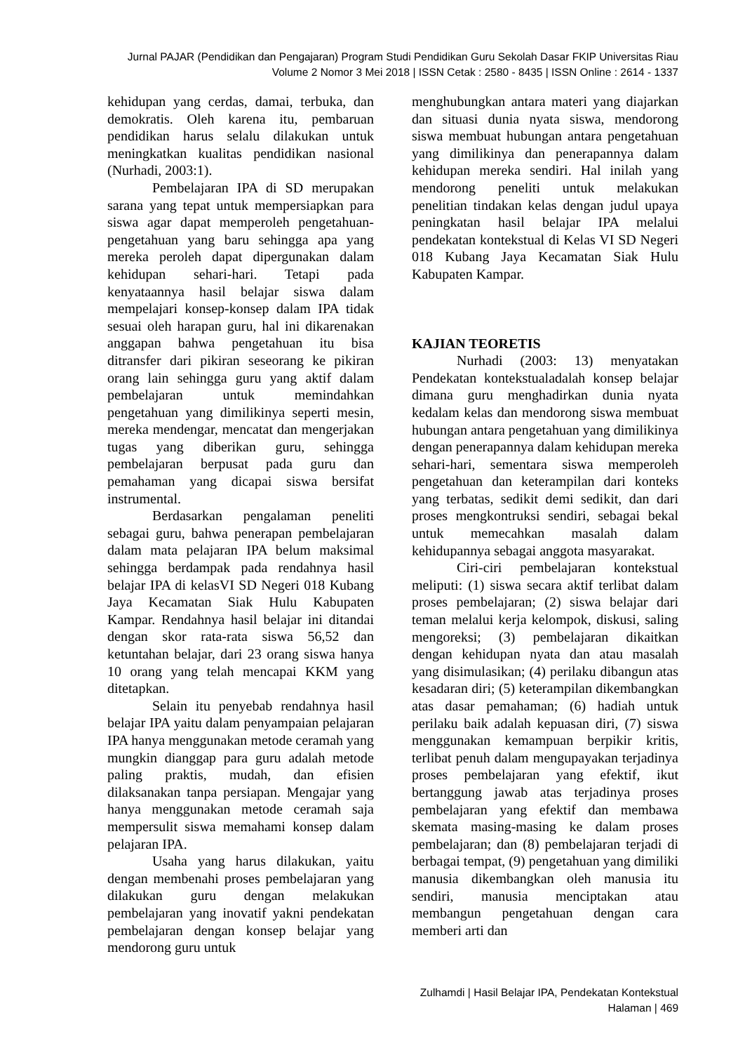Jurnal PAJAR (Pendidikan dan Pengajaran) Program Studi Pendidikan Guru Sekolah Dasar FKIP Universitas Riau
Volume 2 Nomor 3 Mei 2018 | ISSN Cetak : 2580 - 8435 | ISSN Online : 2614 - 1337
kehidupan yang cerdas, damai, terbuka, dan demokratis. Oleh karena itu, pembaruan pendidikan harus selalu dilakukan untuk meningkatkan kualitas pendidikan nasional (Nurhadi, 2003:1).
Pembelajaran IPA di SD merupakan sarana yang tepat untuk mempersiapkan para siswa agar dapat memperoleh pengetahuan-pengetahuan yang baru sehingga apa yang mereka peroleh dapat dipergunakan dalam kehidupan sehari-hari. Tetapi pada kenyataannya hasil belajar siswa dalam mempelajari konsep-konsep dalam IPA tidak sesuai oleh harapan guru, hal ini dikarenakan anggapan bahwa pengetahuan itu bisa ditransfer dari pikiran seseorang ke pikiran orang lain sehingga guru yang aktif dalam pembelajaran untuk memindahkan pengetahuan yang dimilikinya seperti mesin, mereka mendengar, mencatat dan mengerjakan tugas yang diberikan guru, sehingga pembelajaran berpusat pada guru dan pemahaman yang dicapai siswa bersifat instrumental.
Berdasarkan pengalaman peneliti sebagai guru, bahwa penerapan pembelajaran dalam mata pelajaran IPA belum maksimal sehingga berdampak pada rendahnya hasil belajar IPA di kelasVI SD Negeri 018 Kubang Jaya Kecamatan Siak Hulu Kabupaten Kampar. Rendahnya hasil belajar ini ditandai dengan skor rata-rata siswa 56,52 dan ketuntahan belajar, dari 23 orang siswa hanya 10 orang yang telah mencapai KKM yang ditetapkan.
Selain itu penyebab rendahnya hasil belajar IPA yaitu dalam penyampaian pelajaran IPA hanya menggunakan metode ceramah yang mungkin dianggap para guru adalah metode paling praktis, mudah, dan efisien dilaksanakan tanpa persiapan. Mengajar yang hanya menggunakan metode ceramah saja mempersulit siswa memahami konsep dalam pelajaran IPA.
Usaha yang harus dilakukan, yaitu dengan membenahi proses pembelajaran yang dilakukan guru dengan melakukan pembelajaran yang inovatif yakni pendekatan pembelajaran dengan konsep belajar yang mendorong guru untuk
menghubungkan antara materi yang diajarkan dan situasi dunia nyata siswa, mendorong siswa membuat hubungan antara pengetahuan yang dimilikinya dan penerapannya dalam kehidupan mereka sendiri. Hal inilah yang mendorong peneliti untuk melakukan penelitian tindakan kelas dengan judul upaya peningkatan hasil belajar IPA melalui pendekatan kontekstual di Kelas VI SD Negeri 018 Kubang Jaya Kecamatan Siak Hulu Kabupaten Kampar.
KAJIAN TEORETIS
Nurhadi (2003: 13) menyatakan Pendekatan kontekstualadalah konsep belajar dimana guru menghadirkan dunia nyata kedalam kelas dan mendorong siswa membuat hubungan antara pengetahuan yang dimilikinya dengan penerapannya dalam kehidupan mereka sehari-hari, sementara siswa memperoleh pengetahuan dan keterampilan dari konteks yang terbatas, sedikit demi sedikit, dan dari proses mengkontruksi sendiri, sebagai bekal untuk memecahkan masalah dalam kehidupannya sebagai anggota masyarakat.
Ciri-ciri pembelajaran kontekstual meliputi: (1) siswa secara aktif terlibat dalam proses pembelajaran; (2) siswa belajar dari teman melalui kerja kelompok, diskusi, saling mengoreksi; (3) pembelajaran dikaitkan dengan kehidupan nyata dan atau masalah yang disimulasikan; (4) perilaku dibangun atas kesadaran diri; (5) keterampilan dikembangkan atas dasar pemahaman; (6) hadiah untuk perilaku baik adalah kepuasan diri, (7) siswa menggunakan kemampuan berpikir kritis, terlibat penuh dalam mengupayakan terjadinya proses pembelajaran yang efektif, ikut bertanggung jawab atas terjadinya proses pembelajaran yang efektif dan membawa skemata masing-masing ke dalam proses pembelajaran; dan (8) pembelajaran terjadi di berbagai tempat, (9) pengetahuan yang dimiliki manusia dikembangkan oleh manusia itu sendiri, manusia menciptakan atau membangun pengetahuan dengan cara memberi arti dan
Zulhamdi | Hasil Belajar IPA, Pendekatan Kontekstual
Halaman | 469